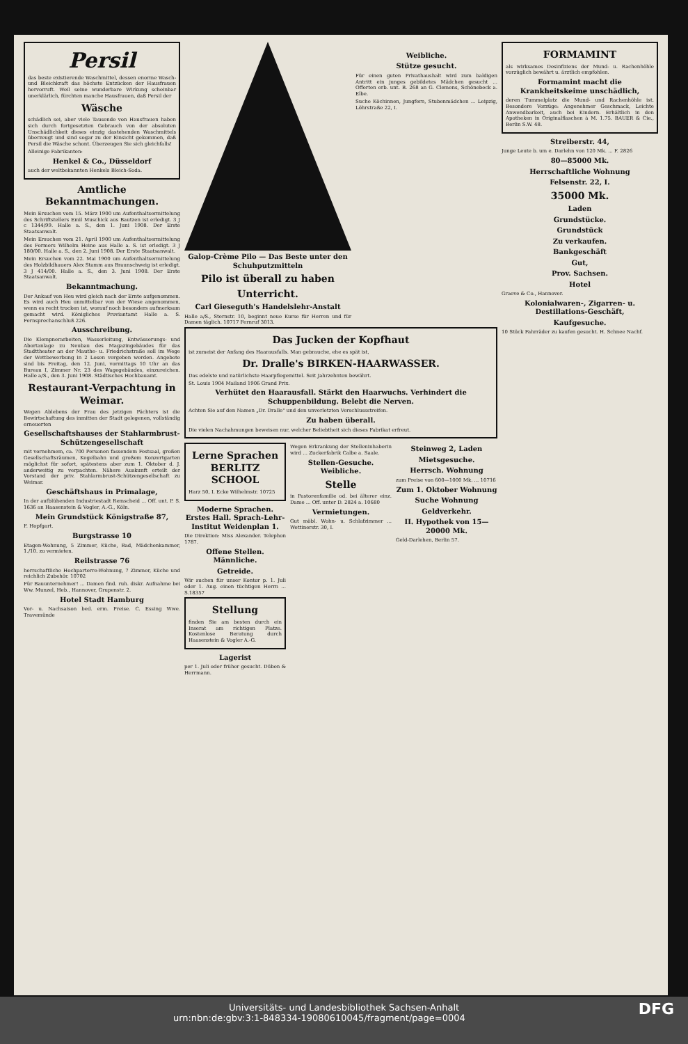Persil
das beste existierende Waschmittel, dessen enorme Wasch- und Bleichkraft das höchste Entzücken der Hausfrauen hervorruft. Weil seine wunderbare Wirkung scheinbar unerklärlich, fürchten manche Hausfrauen, daß Persil der
Wäsche
schädlich sei, aber viele Tausende von Hausfrauen haben sich durch fortgesetzten Gebrauch von der absoluten Unschädlichkeit dieses einzig dastehenden Waschmittels überzeugt und sind sogar zu der Einsicht gekommen, daß Persil die Wäsche schont. Überzeugen Sie sich gleichfalls!
Alleinige Fabrikanten:
Henkel & Co., Düsseldorf
auch der weltbekannten Henkels Bleich-Soda.
Amtliche Bekanntmachungen.
Mein Ersuchen vom 15. März 1900 um Aufenthaltsermittelung des Schriftstellers Emil Muschick aus Bautzen ist erledigt. 3 J c 1344/99. Halle a. S., den 1. Juni 1908. Der Erste Staatsanwalt.
Mein Ersuchen vom 21. April 1900 um Aufenthaltsermittelung des Formers Wilhelm Heine aus Halle a. S. ist erledigt. 3 J 180/00. Halle a. S., den 2. Juni 1908. Der Erste Staatsanwalt.
Mein Ersuchen vom 22. Mai 1900 um Aufenthaltsermittelung des Holzbildhauers Alex Stamm aus Braunschweig ist erledigt. 3 J 414/00. Halle a. S., den 3. Juni 1908. Der Erste Staatsanwalt.
Bekanntmachung.
Der Ankauf von Heu wird gleich nach der Ernte aufgenommen. Es wird auch Heu unmittelbar von der Wiese angenommen, wenn es recht trocken ist, worauf noch besonders aufmerksam gemacht wird. Königliches Proviantamt Halle a. S. Fernsprechanschluß 226.
Ausschreibung.
Die Klempnerarbeiten, Wasserleitung, Entwässerungs- und Abortanlage zu Neubau des Magazingebäudes für das Stadttheater an der Mauthe- u. Friedrichstraße soll im Wege der Wettbewerbung in 2 Losen vergeben werden. Angebote sind bis Freitag, den 12. Juni, vormittags 10 Uhr an das Bureau I, Zimmer Nr. 23 des Wagegebäudes, einzureichen. Halle a/S., den 3. Juni 1908. Städtisches Hochbauamt.
Restaurant-Verpachtung in Weimar.
Wegen Ablebens der Frau des jetzigen Pächters ist die Bewirtschaftung des inmitten der Stadt gelegenen, vollständig erneuerten
Gesellschaftshauses der Stahlarmbrust-Schützengesellschaft
mit vornehmem, ca. 700 Personen fassendem Festsaal, großen Gesellschaftsräumen, Kegelbahn und großem Konzertgarten möglichst für sofort, spätestens aber zum 1. Oktober d. J. anderweitig zu verpachten. Nähere Auskunft erteilt der Vorstand der priv. Stahlarmbrust-Schützengesellschaft zu Weimar.
Geschäftshaus in Primalage,
In der aufblühenden Industriestadt Remscheid ... Off. unt. P. S. 1636 an Haasenstein & Vogler, A.-G., Köln.
Mein Grundstück Königstraße 87,
F. Hopfgart.
Burgstrasse 10
Etagen-Wohnung, 5 Zimmer, Küche, Bad, Mädchenkammer, 1./10. zu vermieten.
Reilstrasse 76
herrschaftliche Hochparterre-Wohnung, 7 Zimmer, Küche und reichlich Zubehör. 10702
Für Bauunternehmer! ... Damen find. ruh. diskr. Aufnahme bei Ww. Munzel, Heb., Hannover, Grupenstr. 2.
Hotel Stadt Hamburg
Vor- u. Nachsaison bed. erm. Preise. C. Essing Wwe. Travemünde
Galop-Crème Pilo — Das Beste unter den Schuhputzmitteln
Pilo ist überall zu haben
Unterricht.
Carl Gieseguth's Handelslehr-Anstalt
Halle a/S., Sternstr. 10, beginnt neue Kurse für Herren und für Damen täglich. 10717 Fernruf 3013.
Weibliche.
Stütze gesucht.
Für einen guten Privathaushalt wird zum baldigen Antritt ein junges gebildetes Mädchen gesucht ... Offerten erb. unt. B. 268 an G. Clemens, Schönebeck a. Elbe.
Suche Köchinnen, Jungfern, Stubenmädchen ... Leipzig, Löhrstraße 22, I.
Das Jucken der Kopfhaut
ist zumeist der Anfang des Haarausfalls. Man gebrauche, ehe es spät ist,
Dr. Dralle's BIRKEN-HAARWASSER.
Das edelste und natürlichste Haarpflegemittel. Seit Jahrzehnten bewährt.
St. Louis 1904 Mailand 1906 Grand Prix.
Verhütet den Haarausfall. Stärkt den Haarwuchs. Verhindert die Schuppenbildung. Belebt die Nerven.
Achten Sie auf den Namen „Dr. Dralle" und den unverletzten Verschlussstreifen.
Zu haben überall.
Die vielen Nachahmungen beweisen nur, welcher Beliebtheit sich dieses Fabrikat erfreut.
Lerne Sprachen BERLITZ SCHOOL
Harz 50, I. Ecke Wilhelmstr. 10725
Moderne Sprachen. Erstes Hall. Sprach-Lehr-Institut Weidenplan 1.
Die Direktion: Miss Alexander. Telephon 1787.
Offene Stellen. Männliche.
Getreide.
Wir suchen für unser Kontor p. 1. Juli oder 1. Aug. einen tüchtigen Herrn ... S.18357
Stellung
finden Sie am besten durch ein Inserat am richtigen Platze. Kostenlose Beratung durch Haasenstein & Vogler A.-G.
Lagerist
per 1. Juli oder früher gesucht. Düben & Herrmann.
Wegen Erkrankung der Stelleninhaberin wird ... Zuckerfabrik Calbe a. Saale.
Stellen-Gesuche. Weibliche.
Stelle
in Pastorenfamilie od. bei älterer einz. Dame ... Off. unter D. 2824 a. 10680
Vermietungen.
Gut möbl. Wohn- u. Schlafzimmer ... Wettinerstr. 30, I.
Steinweg 2, Laden
Mietsgesuche.
Herrsch. Wohnung
zum Preise von 600—1000 Mk. ... 10716
Zum 1. Oktober Wohnung
Suche Wohnung
Geldverkehr.
II. Hypothek von 15—20000 Mk.
Geld-Darlehen, Berlin 57.
FORMAMINT
als wirksames Desinfiziens der Mund- u. Rachenhöhle vorzüglich bewährt u. ärztlich empfohlen.
Formamint macht die Krankheitskeime unschädlich,
deren Tummelplatz die Mund- und Rachenhöhle ist. Besondere Vorzüge: Angenehmer Geschmack, Leichte Anwendbarkeit, auch bei Kindern. Erhältlich in den Apotheken in Originalflaschen à M. 1.75. BAUER & Cie., Berlin S.W. 48.
Streiberstr. 44,
Junge Leute b. um e. Darlehn von 120 Mk. ... F. 2826
80—85000 Mk.
Herrschaftliche Wohnung
Felsenstr. 22, I.
35000 Mk.
Laden
Grundstücke.
Grundstück
Zu verkaufen.
Bankgeschäft
Gut,
Prov. Sachsen.
Hotel
Graeve & Co., Hannover.
Kolonialwaren-, Zigarren- u. Destillations-Geschäft,
Kaufgesuche.
10 Stück Fahrräder zu kaufen gesucht. H. Schnee Nachf.
Universitäts- und Landesbibliothek Sachsen-Anhalt
urn:nbn:de:gbv:3:1-848334-19080610045/fragment/page=0004 DFG